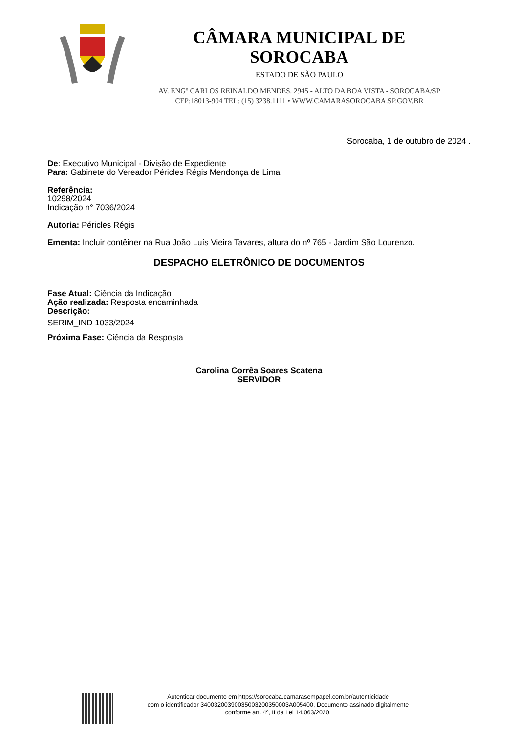CÂMARA MUNICIPAL DE SOROCABA
ESTADO DE SÃO PAULO
AV. ENGº CARLOS REINALDO MENDES. 2945 - ALTO DA BOA VISTA - SOROCABA/SP
CEP:18013-904 TEL: (15) 3238.1111 • WWW.CAMARASOROCABA.SP.GOV.BR
Sorocaba, 1 de outubro de 2024 .
De: Executivo Municipal - Divisão de Expediente
Para: Gabinete do Vereador Péricles Régis Mendonça de Lima
Referência:
10298/2024
Indicação n° 7036/2024
Autoria: Péricles Régis
Ementa: Incluir contêiner na Rua João Luís Vieira Tavares, altura do nº 765 - Jardim São Lourenzo.
DESPACHO ELETRÔNICO DE DOCUMENTOS
Fase Atual: Ciência da Indicação
Ação realizada: Resposta encaminhada
Descrição:
SERIM_IND 1033/2024
Próxima Fase: Ciência da Resposta
Carolina Corrêa Soares Scatena
SERVIDOR
Autenticar documento em https://sorocaba.camarasempapel.com.br/autenticidade
com o identificador 34003200390035003200350003A005400, Documento assinado digitalmente
conforme art. 4º, II da Lei 14.063/2020.